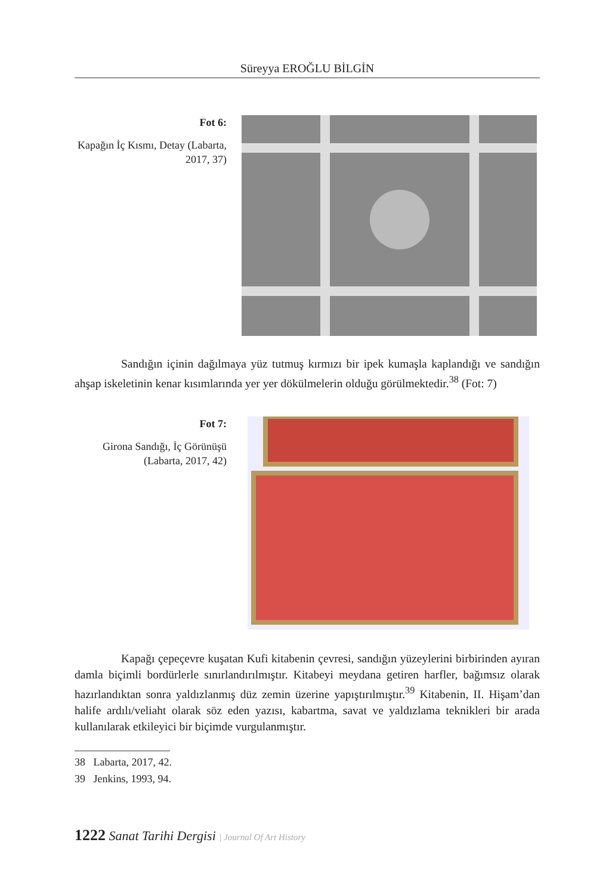Süreyya EROĞLU BİLGİN
Fot 6:
Kapağın İç Kısmı, Detay (Labarta, 2017, 37)
Sandığın içinin dağılmaya yüz tutmuş kırmızı bir ipek kumaşla kaplandığı ve sandığın ahşap iskeletinin kenar kısımlarında yer yer dökülmelerin olduğu görülmektedir.<sup>38</sup> (Fot: 7)
Fot 7:
Girona Sandığı, İç Görünüşü (Labarta, 2017, 42)
Kapağı çepeçevre kuşatan Kufi kitabenin çevresi, sandığın yüzeylerini birbirinden ayıran damla biçimli bordürlerle sınırlandırılmıştır. Kitabeyi meydana getiren harfler, bağımsız olarak hazırlandıktan sonra yaldızlanmış düz zemin üzerine yapıştırılmıştır.<sup>39</sup> Kitabenin, II. Hişam’dan halife ardılı/veliaht olarak söz eden yazısı, kabartma, savat ve yaldızlama teknikleri bir arada kullanılarak etkileyici bir biçimde vurgulanmıştır.
38 Labarta, 2017, 42.
39 Jenkins, 1993, 94.
1222 Sanat Tarihi Dergisi | Journal Of Art History